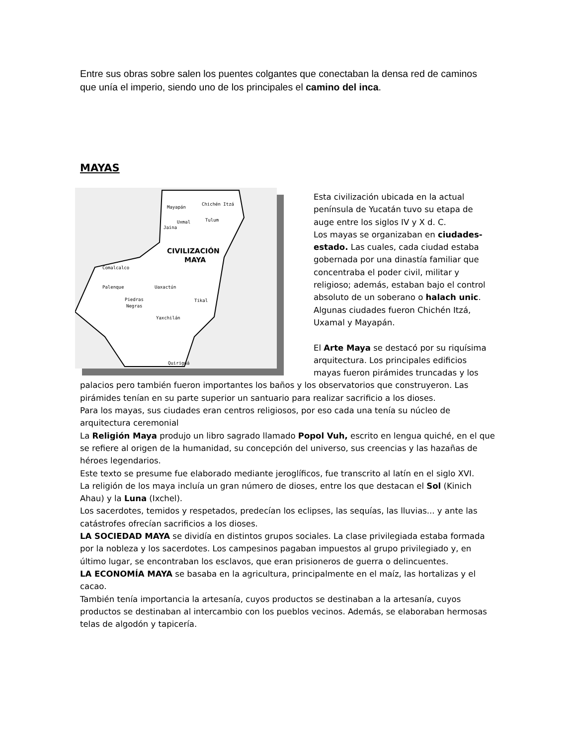Entre sus obras sobre salen los puentes colgantes que conectaban la densa red de caminos que unía el imperio, siendo uno de los principales el camino del inca.
MAYAS
CIVILIZACIÓN
MAYA
Mayapán
Chichén Itzá
Uxmal
Tulum
Jaina
Comalcalco
Palenque
Uaxactún
Tikal
Piedras
Negras
Yaxchilán
Quiriguá
Esta civilización ubicada en la actual península de Yucatán tuvo su etapa de auge entre los siglos IV y X d. C.
Los mayas se organizaban en ciudades-estado. Las cuales, cada ciudad estaba gobernada por una dinastía familiar que concentraba el poder civil, militar y religioso; además, estaban bajo el control absoluto de un soberano o halach unic.
Algunas ciudades fueron Chichén Itzá, Uxamal y Mayapán.
El Arte Maya se destacó por su riquísima arquitectura. Los principales edificios mayas fueron pirámides truncadas y los palacios pero también fueron importantes los baños y los observatorios que construyeron. Las pirámides tenían en su parte superior un santuario para realizar sacrificio a los dioses.
Para los mayas, sus ciudades eran centros religiosos, por eso cada una tenía su núcleo de arquitectura ceremonial
La Religión Maya produjo un libro sagrado llamado Popol Vuh, escrito en lengua quiché, en el que se refiere al origen de la humanidad, su concepción del universo, sus creencias y las hazañas de héroes legendarios.
Este texto se presume fue elaborado mediante jeroglíficos, fue transcrito al latín en el siglo XVI.
La religión de los maya incluía un gran número de dioses, entre los que destacan el Sol (Kinich Ahau) y la Luna (Ixchel).
Los sacerdotes, temidos y respetados, predecían los eclipses, las sequías, las lluvias... y ante las catástrofes ofrecían sacrificios a los dioses.
LA SOCIEDAD MAYA se dividía en distintos grupos sociales. La clase privilegiada estaba formada por la nobleza y los sacerdotes. Los campesinos pagaban impuestos al grupo privilegiado y, en último lugar, se encontraban los esclavos, que eran prisioneros de guerra o delincuentes.
LA ECONOMÍA MAYA se basaba en la agricultura, principalmente en el maíz, las hortalizas y el cacao.
También tenía importancia la artesanía, cuyos productos se destinaban a la artesanía, cuyos productos se destinaban al intercambio con los pueblos vecinos. Además, se elaboraban hermosas telas de algodón y tapicería.